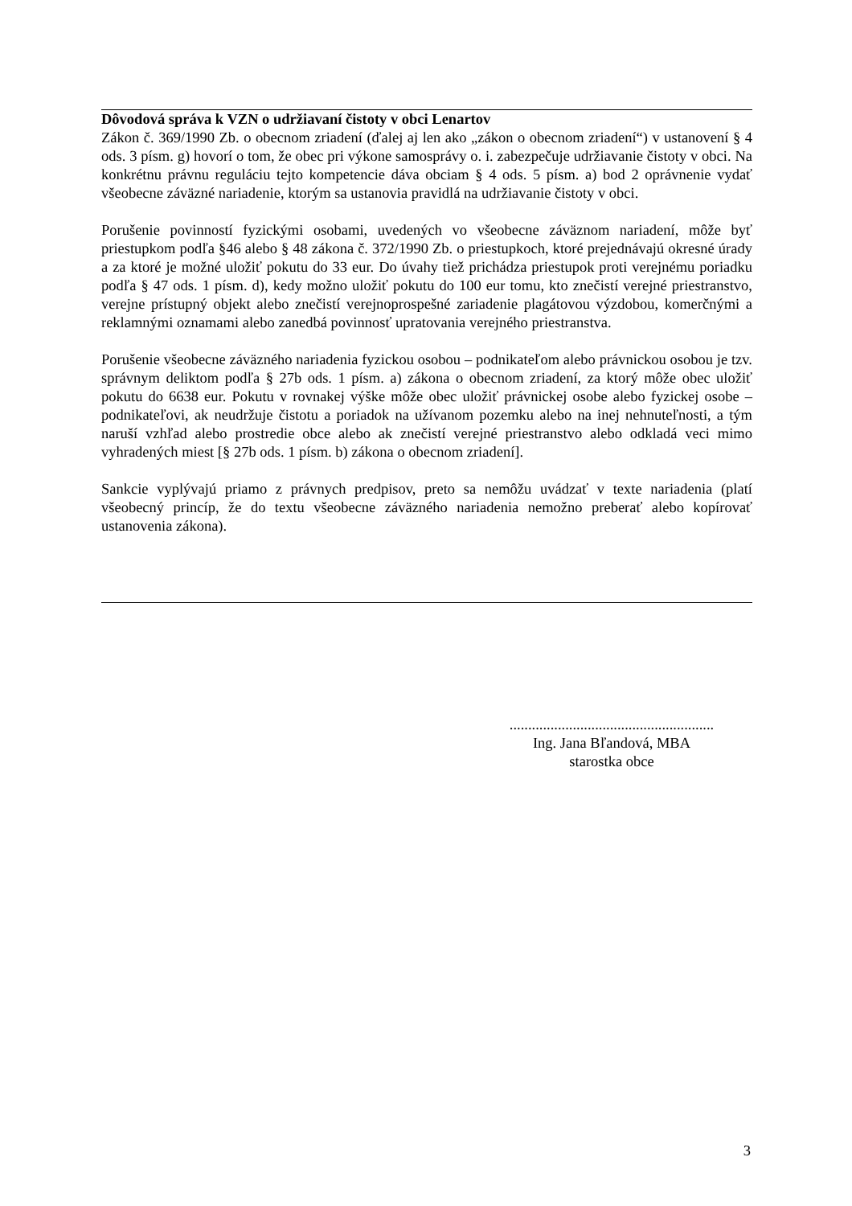Dôvodová správa k VZN o udržiavaní čistoty v obci Lenartov
Zákon č. 369/1990 Zb. o obecnom zriadení (ďalej aj len ako „zákon o obecnom zriadení“) v ustanovení § 4 ods. 3 písm. g) hovorí o tom, že obec pri výkone samosprávy o. i. zabezpečuje udržiavanie čistoty v obci. Na konkrétnu právnu reguláciu tejto kompetencie dáva obciam § 4 ods. 5 písm. a) bod 2 oprávnenie vydať všeobecne záväzné nariadenie, ktorým sa ustanovia pravidlá na udržiavanie čistoty v obci.
Porušenie povinností fyzickými osobami, uvedených vo všeobecne záväznom nariadení, môže byť priestupkom podľa §46 alebo § 48 zákona č. 372/1990 Zb. o priestupkoch, ktoré prejednávajú okresné úrady a za ktoré je možné uložiť pokutu do 33 eur. Do úvahy tiež prichádza priestupok proti verejnému poriadku podľa § 47 ods. 1 písm. d), kedy možno uložiť pokutu do 100 eur tomu, kto znečistí verejné priestranstvo, verejne prístupný objekt alebo znečistí verejnoprospešné zariadenie plagátovou výzdobou, komerčnými a reklamnými oznamami alebo zanedbá povinnosť upratovania verejného priestranstva.
Porušenie všeobecne záväzného nariadenia fyzickou osobou – podnikateľom alebo právnickou osobou je tzv. správnym deliktom podľa § 27b ods. 1 písm. a) zákona o obecnom zriadení, za ktorý môže obec uložiť pokutu do 6638 eur. Pokutu v rovnakej výške môže obec uložiť právnickej osobe alebo fyzickej osobe – podnikateľovi, ak neudržuje čistotu a poriadok na užívanom pozemku alebo na inej nehnuteľnosti, a tým naruší vzhľad alebo prostredie obce alebo ak znečistí verejné priestranstvo alebo odkladá veci mimo vyhradených miest [§ 27b ods. 1 písm. b) zákona o obecnom zriadení].
Sankcie vyplývajú priamo z právnych predpisov, preto sa nemôžu uvádzať v texte nariadenia (platí všeobecný princíp, že do textu všeobecne záväzného nariadenia nemožno preberať alebo kopírovať ustanovenia zákona).
.......................................................
Ing. Jana Bľandová, MBA
starostka obce
3